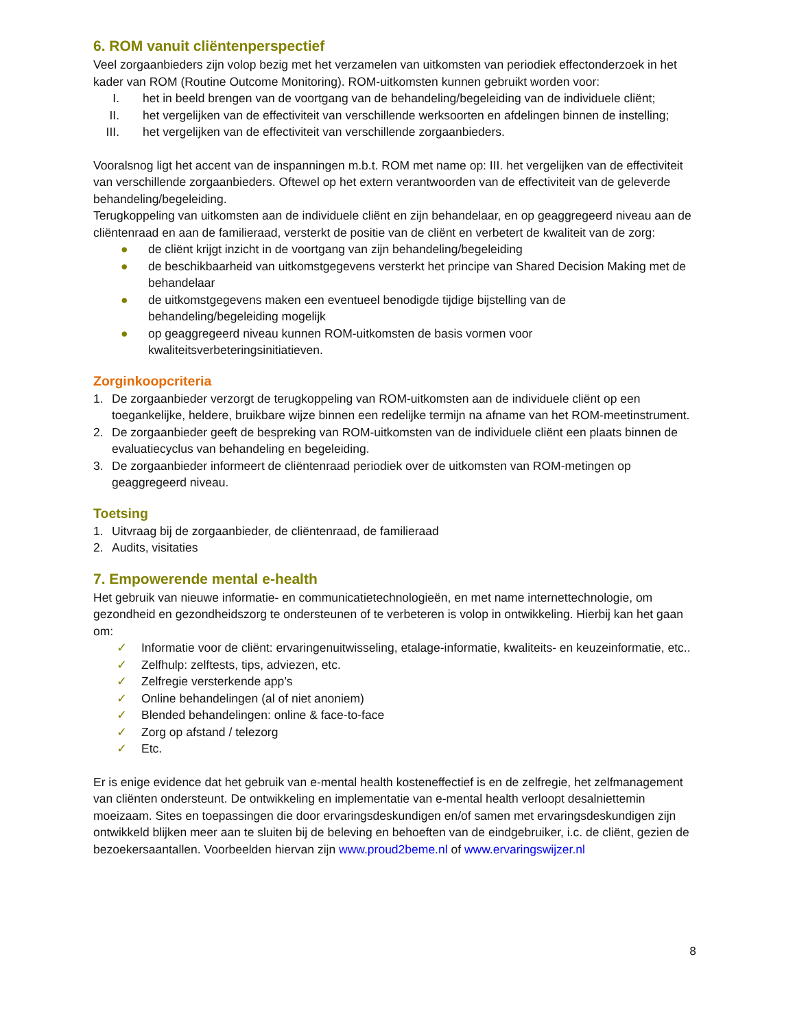6. ROM vanuit cliëntenperspectief
Veel zorgaanbieders zijn volop bezig met het verzamelen van uitkomsten van periodiek effectonderzoek in het kader van ROM (Routine Outcome Monitoring). ROM-uitkomsten kunnen gebruikt worden voor:
I. het in beeld brengen van de voortgang van de behandeling/begeleiding van de individuele cliënt;
II. het vergelijken van de effectiviteit van verschillende werksoorten en afdelingen binnen de instelling;
III. het vergelijken van de effectiviteit van verschillende zorgaanbieders.
Vooralsnog ligt het accent van de inspanningen m.b.t. ROM met name op: III. het vergelijken van de effectiviteit van verschillende zorgaanbieders. Oftewel op het extern verantwoorden van de effectiviteit van de geleverde behandeling/begeleiding.
Terugkoppeling van uitkomsten aan de individuele cliënt en zijn behandelaar, en op geaggregeerd niveau aan de cliëntenraad en aan de familieraad, versterkt de positie van de cliënt en verbetert de kwaliteit van de zorg:
● de cliënt krijgt inzicht in de voortgang van zijn behandeling/begeleiding
● de beschikbaarheid van uitkomstgegevens versterkt het principe van Shared Decision Making met de behandelaar
● de uitkomstgegevens maken een eventueel benodigde tijdige bijstelling van de behandeling/begeleiding mogelijk
● op geaggregeerd niveau kunnen ROM-uitkomsten de basis vormen voor kwaliteitsverbeteringsinitiatieven.
Zorginkoopcriteria
1. De zorgaanbieder verzorgt de terugkoppeling van ROM-uitkomsten aan de individuele cliënt op een toegankelijke, heldere, bruikbare wijze binnen een redelijke termijn na afname van het ROM-meetinstrument.
2. De zorgaanbieder geeft de bespreking van ROM-uitkomsten van de individuele cliënt een plaats binnen de evaluatiecyclus van behandeling en begeleiding.
3. De zorgaanbieder informeert de cliëntenraad periodiek over de uitkomsten van ROM-metingen op geaggregeerd niveau.
Toetsing
1. Uitvraag bij de zorgaanbieder, de cliëntenraad, de familieraad
2. Audits, visitaties
7. Empowerende mental e-health
Het gebruik van nieuwe informatie- en communicatietechnologieën, en met name internettechnologie, om gezondheid en gezondheidszorg te ondersteunen of te verbeteren is volop in ontwikkeling. Hierbij kan het gaan om:
✓ Informatie voor de cliënt: ervaringenuitwisseling, etalage-informatie, kwaliteits- en keuzeinformatie, etc..
✓ Zelfhulp: zelftests, tips, adviezen, etc.
✓ Zelfregie versterkende app’s
✓ Online behandelingen (al of niet anoniem)
✓ Blended behandelingen: online & face-to-face
✓ Zorg op afstand / telezorg
✓ Etc.
Er is enige evidence dat het gebruik van e-mental health kosteneffectief is en de zelfregie, het zelfmanagement van cliënten ondersteunt. De ontwikkeling en implementatie van e-mental health verloopt desalniettemin moeizaam. Sites en toepassingen die door ervaringsdeskundigen en/of samen met ervaringsdeskundigen zijn ontwikkeld blijken meer aan te sluiten bij de beleving en behoeften van de eindgebruiker, i.c. de cliënt, gezien de bezoekersaantallen. Voorbeelden hiervan zijn www.proud2beme.nl of www.ervaringswijzer.nl
8